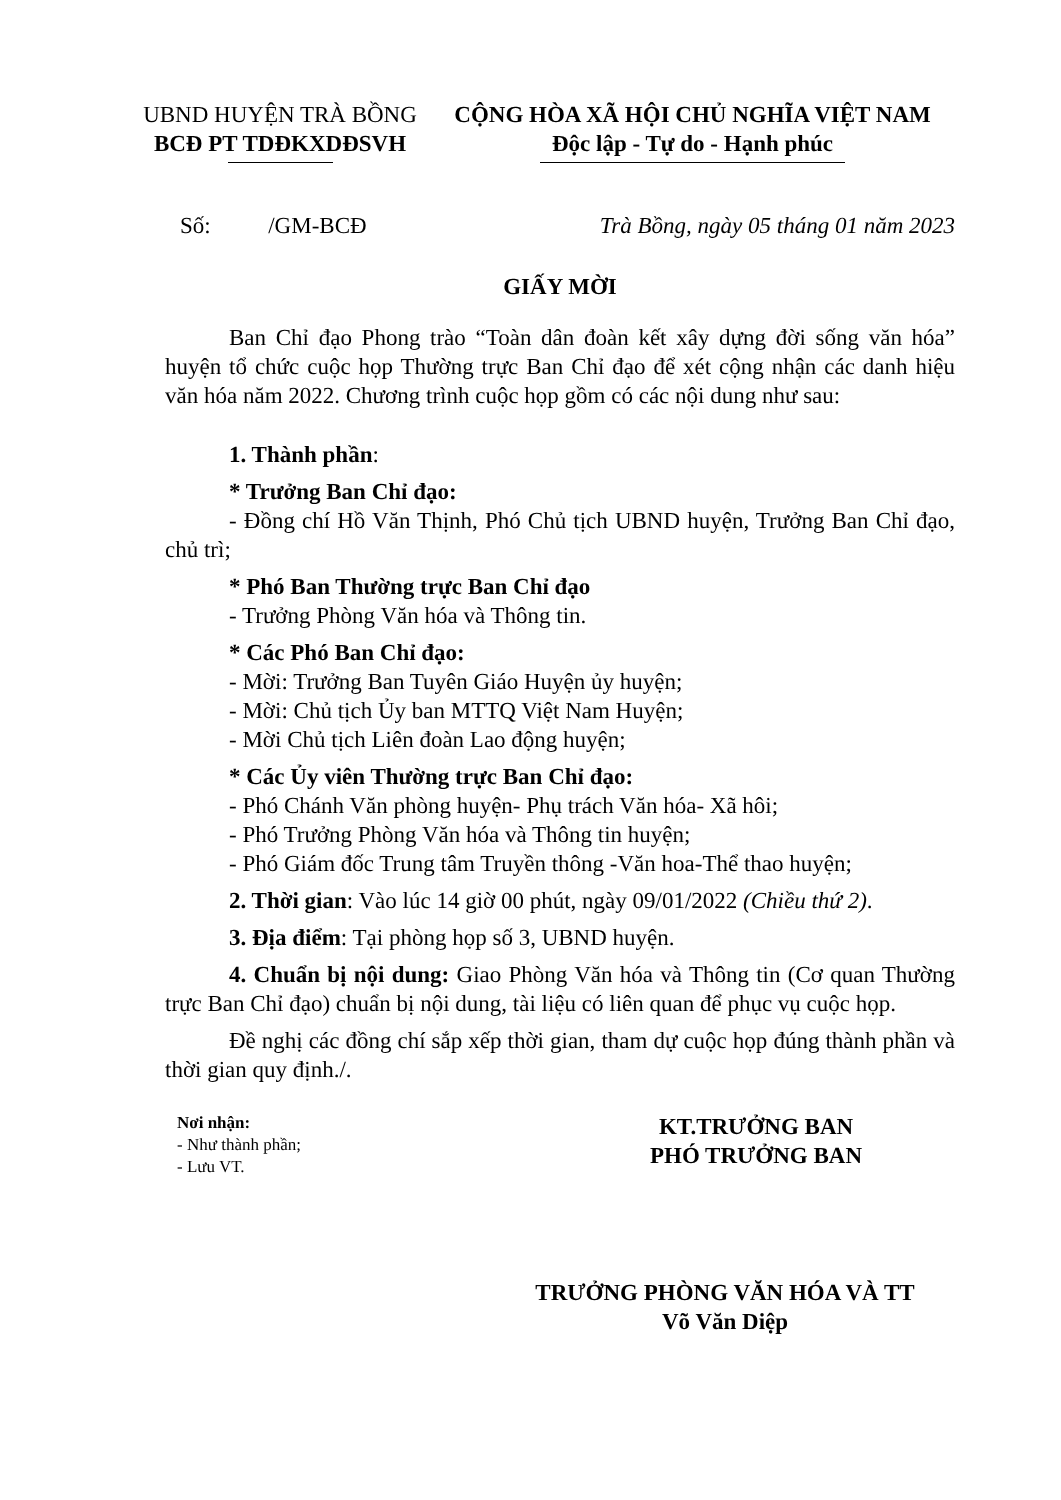UBND HUYỆN TRÀ BỒNG
BCĐ PT TDĐKXDĐSVH
CỘNG HÒA XÃ HỘI CHỦ NGHĨA VIỆT NAM
Độc lập - Tự do - Hạnh phúc
Số: /GM-BCĐ Trà Bồng, ngày 05 tháng 01 năm 2023
GIẤY MỜI
Ban Chỉ đạo Phong trào “Toàn dân đoàn kết xây dựng đời sống văn hóa” huyện tổ chức cuộc họp Thường trực Ban Chỉ đạo để xét cộng nhận các danh hiệu văn hóa năm 2022. Chương trình cuộc họp gồm có các nội dung như sau:
1. Thành phần:
* Trưởng Ban Chỉ đạo:
- Đồng chí Hồ Văn Thịnh, Phó Chủ tịch UBND huyện, Trưởng Ban Chỉ đạo, chủ trì;
* Phó Ban Thường trực Ban Chỉ đạo
- Trưởng Phòng Văn hóa và Thông tin.
* Các Phó Ban Chỉ đạo:
- Mời: Trưởng Ban Tuyên Giáo Huyện ủy huyện;
- Mời: Chủ tịch Ủy ban MTTQ Việt Nam Huyện;
- Mời Chủ tịch Liên đoàn Lao động huyện;
* Các Ủy viên Thường trực Ban Chỉ đạo:
- Phó Chánh Văn phòng huyện- Phụ trách Văn hóa- Xã hôi;
- Phó Trưởng Phòng Văn hóa và Thông tin huyện;
- Phó Giám đốc Trung tâm Truyền thông -Văn hoa-Thể thao huyện;
2. Thời gian: Vào lúc 14 giờ 00 phút, ngày 09/01/2022 (Chiều thứ 2).
3. Địa điểm: Tại phòng họp số 3, UBND huyện.
4. Chuẩn bị nội dung: Giao Phòng Văn hóa và Thông tin (Cơ quan Thường trực Ban Chỉ đạo) chuẩn bị nội dung, tài liệu có liên quan để phục vụ cuộc họp.
Đề nghị các đồng chí sắp xếp thời gian, tham dự cuộc họp đúng thành phần và thời gian quy định./.
Nơi nhận:
- Như thành phần;
- Lưu VT.
KT.TRƯỞNG BAN
PHÓ TRƯỞNG BAN
TRƯỞNG PHÒNG VĂN HÓA VÀ TT
Võ Văn Diệp